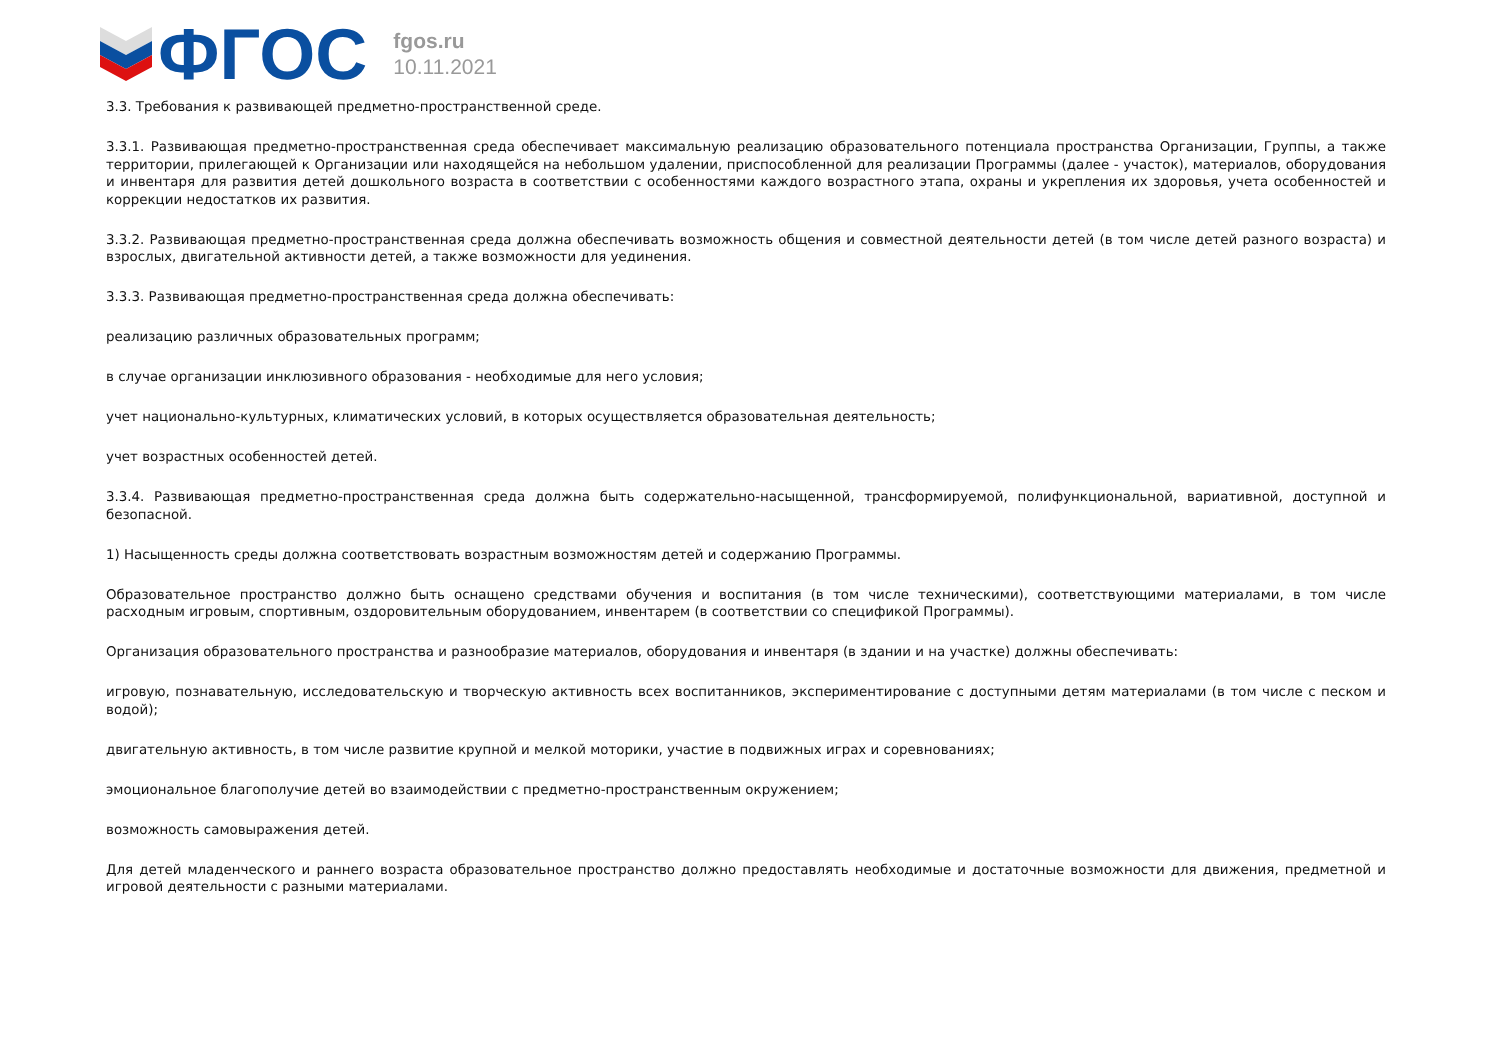ФГОС
fgos.ru
10.11.2021
3.3. Требования к развивающей предметно-пространственной среде.
3.3.1. Развивающая предметно-пространственная среда обеспечивает максимальную реализацию образовательного потенциала пространства Организации, Группы, а также территории, прилегающей к Организации или находящейся на небольшом удалении, приспособленной для реализации Программы (далее - участок), материалов, оборудования и инвентаря для развития детей дошкольного возраста в соответствии с особенностями каждого возрастного этапа, охраны и укрепления их здоровья, учета особенностей и коррекции недостатков их развития.
3.3.2. Развивающая предметно-пространственная среда должна обеспечивать возможность общения и совместной деятельности детей (в том числе детей разного возраста) и взрослых, двигательной активности детей, а также возможности для уединения.
3.3.3. Развивающая предметно-пространственная среда должна обеспечивать:
реализацию различных образовательных программ;
в случае организации инклюзивного образования - необходимые для него условия;
учет национально-культурных, климатических условий, в которых осуществляется образовательная деятельность;
учет возрастных особенностей детей.
3.3.4. Развивающая предметно-пространственная среда должна быть содержательно-насыщенной, трансформируемой, полифункциональной, вариативной, доступной и безопасной.
1) Насыщенность среды должна соответствовать возрастным возможностям детей и содержанию Программы.
Образовательное пространство должно быть оснащено средствами обучения и воспитания (в том числе техническими), соответствующими материалами, в том числе расходным игровым, спортивным, оздоровительным оборудованием, инвентарем (в соответствии со спецификой Программы).
Организация образовательного пространства и разнообразие материалов, оборудования и инвентаря (в здании и на участке) должны обеспечивать:
игровую, познавательную, исследовательскую и творческую активность всех воспитанников, экспериментирование с доступными детям материалами (в том числе с песком и водой);
двигательную активность, в том числе развитие крупной и мелкой моторики, участие в подвижных играх и соревнованиях;
эмоциональное благополучие детей во взаимодействии с предметно-пространственным окружением;
возможность самовыражения детей.
Для детей младенческого и раннего возраста образовательное пространство должно предоставлять необходимые и достаточные возможности для движения, предметной и игровой деятельности с разными материалами.